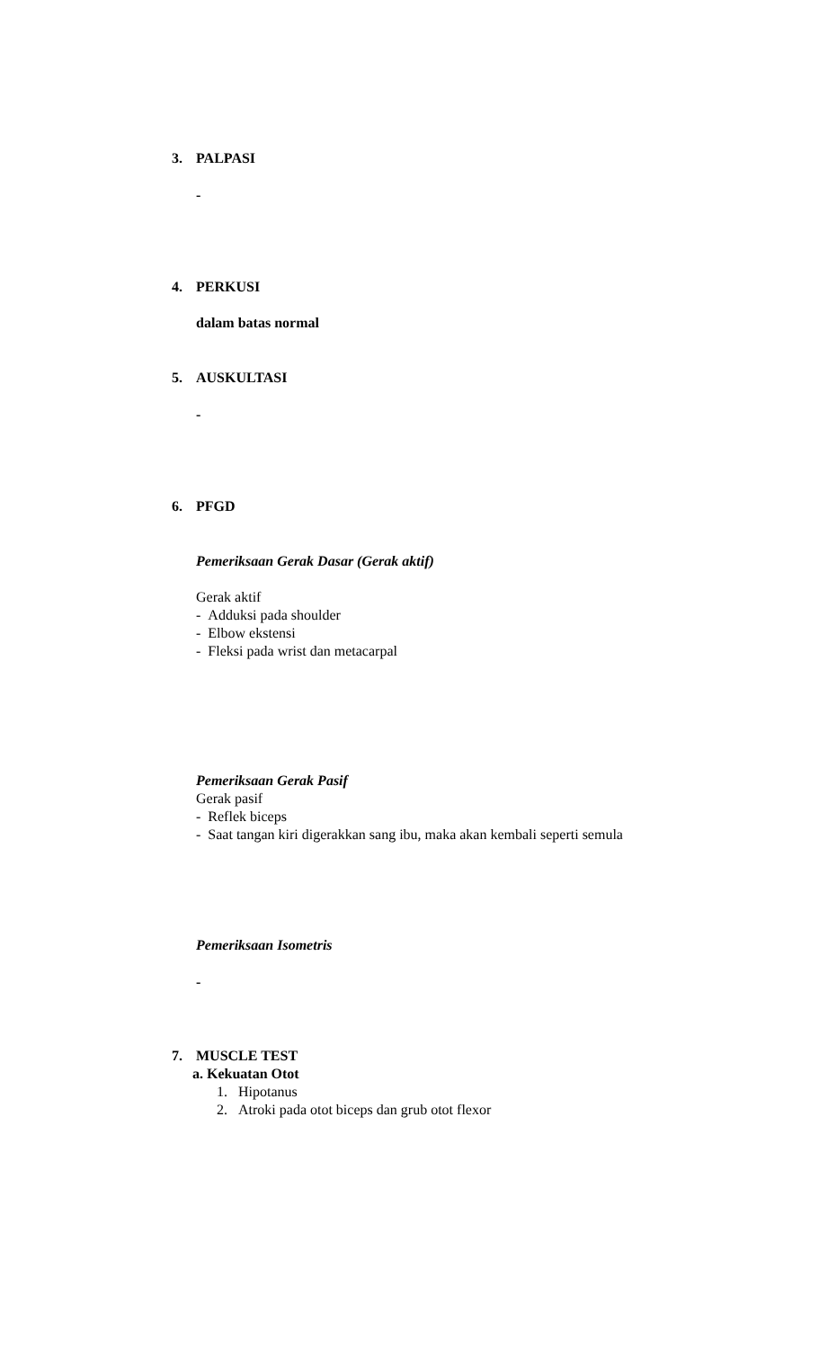3. PALPASI
-
4. PERKUSI
dalam batas normal
5. AUSKULTASI
-
6. PFGD
Pemeriksaan Gerak Dasar (Gerak aktif)
Gerak aktif
- Adduksi pada shoulder
- Elbow ekstensi
- Fleksi pada wrist dan metacarpal
Pemeriksaan Gerak Pasif
Gerak pasif
- Reflek biceps
- Saat tangan kiri digerakkan sang ibu, maka akan kembali seperti semula
Pemeriksaan Isometris
-
7. MUSCLE TEST
a. Kekuatan Otot
1. Hipotanus
2. Atroki pada otot biceps dan grub otot flexor